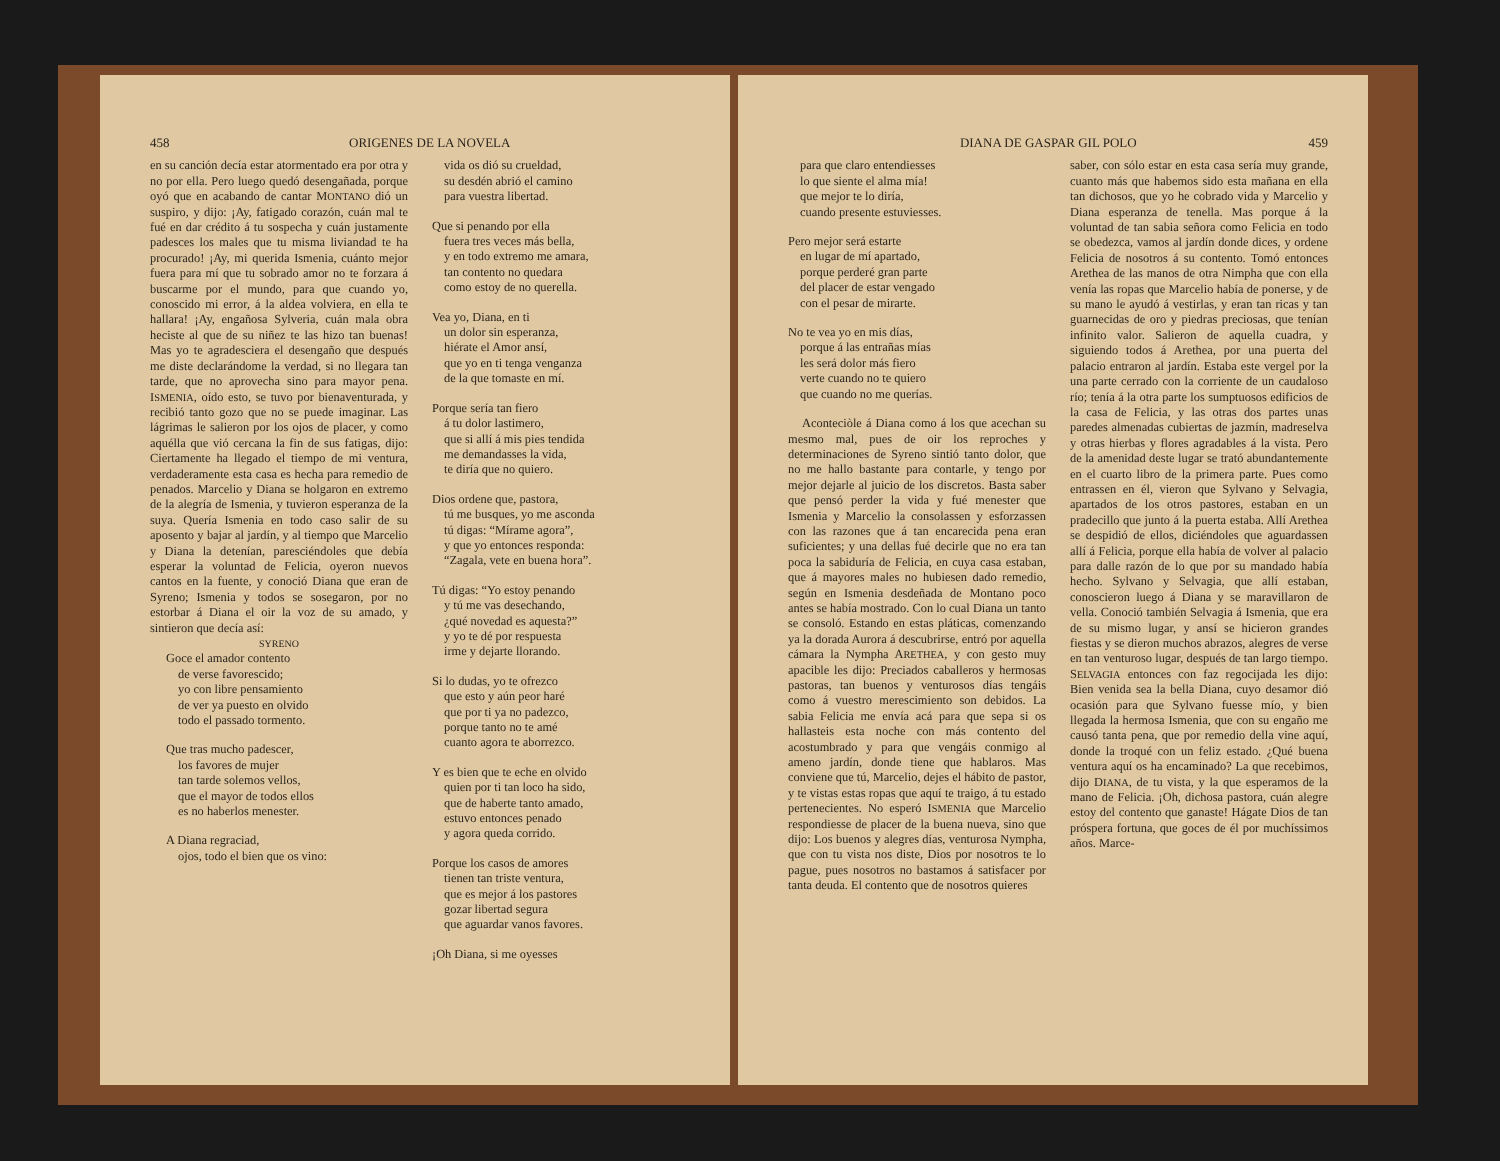458 ORIGENES DE LA NOVELA
en su canción decía estar atormentado era por otra y no por ella. Pero luego quedó desengañada, porque oyó que en acabando de cantar MONTANO dió un suspiro, y dijo: ¡Ay, fatigado corazón, cuán mal te fué en dar crédito á tu sospecha y cuán justamente padesces los males que tu misma liviandad te ha procurado! ¡Ay, mi querida Ismenia, cuánto mejor fuera para mí que tu sobrado amor no te forzara á buscarme por el mundo, para que cuando yo, conoscido mi error, á la aldea volviera, en ella te hallara! ¡Ay, engañosa Sylveria, cuán mala obra heciste al que de su niñez te las hizo tan buenas! Mas yo te agradesciera el desengaño que después me diste declarándome la verdad, si no llegara tan tarde, que no aprovecha sino para mayor pena. ISMENIA, oído esto, se tuvo por bienaventurada, y recibió tanto gozo que no se puede imaginar. Las lágrimas le salieron por los ojos de placer, y como aquélla que vió cercana la fin de sus fatigas, dijo: Ciertamente ha llegado el tiempo de mi ventura, verdaderamente esta casa es hecha para remedio de penados. Marcelio y Diana se holgaron en extremo de la alegría de Ismenia, y tuvieron esperanza de la suya. Quería Ismenia en todo caso salir de su aposento y bajar al jardín, y al tiempo que Marcelio y Diana la detenían, paresciéndoles que debía esperar la voluntad de Felicia, oyeron nuevos cantos en la fuente, y conoció Diana que eran de Syreno; Ismenia y todos se sosegaron, por no estorbar á Diana el oir la voz de su amado, y sintieron que decía así:
SYRENO
Goce el amador contento
de verse favorescido;
yo con libre pensamiento
de ver ya puesto en olvido
todo el passado tormento.
Que tras mucho padescer,
los favores de mujer
tan tarde solemos vellos,
que el mayor de todos ellos
es no haberlos menester.
A Diana regraciad,
ojos, todo el bien que os vino:
vida os dió su crueldad,
su desdén abrió el camino
para vuestra libertad.
Que si penando por ella
fuera tres veces más bella,
y en todo extremo me amara,
tan contento no quedara
como estoy de no querella.
Vea yo, Diana, en ti
un dolor sin esperanza,
hiérate el Amor ansí,
que yo en ti tenga venganza
de la que tomaste en mí.
Porque sería tan fiero
á tu dolor lastimero,
que si allí á mis pies tendida
me demandasses la vida,
te diría que no quiero.
Dios ordene que, pastora,
tú me busques, yo me asconda
tú digas: “Mírame agora”,
y que yo entonces responda:
“Zagala, vete en buena hora”.
Tú digas: “Yo estoy penando
y tú me vas desechando,
¿qué novedad es aquesta?”
y yo te dé por respuesta
irme y dejarte llorando.
Si lo dudas, yo te ofrezco
que esto y aún peor haré
que por ti ya no padezco,
porque tanto no te amé
cuanto agora te aborrezco.
Y es bien que te eche en olvido
quien por ti tan loco ha sido,
que de haberte tanto amado,
estuvo entonces penado
y agora queda corrido.
Porque los casos de amores
tienen tan triste ventura,
que es mejor á los pastores
gozar libertad segura
que aguardar vanos favores.
¡Oh Diana, si me oyesses
DIANA DE GASPAR GIL POLO 459
para que claro entendiesses
lo que siente el alma mía!
que mejor te lo diría,
cuando presente estuviesses.
Pero mejor será estarte
en lugar de mí apartado,
porque perderé gran parte
del placer de estar vengado
con el pesar de mirarte.
No te vea yo en mis días,
porque á las entrañas mías
les será dolor más fiero
verte cuando no te quiero
que cuando no me querías.
Aconteciòle á Diana como á los que acechan su mesmo mal, pues de oir los reproches y determinaciones de Syreno sintió tanto dolor, que no me hallo bastante para contarle, y tengo por mejor dejarle al juicio de los discretos. Basta saber que pensó perder la vida y fué menester que Ismenia y Marcelio la consolassen y esforzassen con las razones que á tan encarecida pena eran suficientes; y una dellas fué decirle que no era tan poca la sabiduría de Felicia, en cuya casa estaban, que á mayores males no hubiesen dado remedio, según en Ismenia desdeñada de Montano poco antes se había mostrado. Con lo cual Diana un tanto se consoló. Estando en estas pláticas, comenzando ya la dorada Aurora á descubrirse, entró por aquella cámara la Nympha ARETHEA, y con gesto muy apacible les dijo: Preciados caballeros y hermosas pastoras, tan buenos y venturosos días tengáis como á vuestro merescimiento son debidos. La sabia Felicia me envía acá para que sepa si os hallasteis esta noche con más contento del acostumbrado y para que vengáis conmigo al ameno jardín, donde tiene que hablaros. Mas conviene que tú, Marcelio, dejes el hábito de pastor, y te vistas estas ropas que aquí te traigo, á tu estado pertenecientes. No esperó ISMENIA que Marcelio respondiesse de placer de la buena nueva, sino que dijo: Los buenos y alegres días, venturosa Nympha, que con tu vista nos diste, Dios por nosotros te lo pague, pues nosotros no bastamos á satisfacer por tanta deuda. El contento que de nosotros quieres
saber, con sólo estar en esta casa sería muy grande, cuanto más que habemos sido esta mañana en ella tan dichosos, que yo he cobrado vida y Marcelio y Diana esperanza de tenella. Mas porque á la voluntad de tan sabia señora como Felicia en todo se obedezca, vamos al jardín donde dices, y ordene Felicia de nosotros á su contento. Tomó entonces Arethea de las manos de otra Nimpha que con ella venía las ropas que Marcelio había de ponerse, y de su mano le ayudó á vestirlas, y eran tan ricas y tan guarnecidas de oro y piedras preciosas, que tenían infinito valor. Salieron de aquella cuadra, y siguiendo todos á Arethea, por una puerta del palacio entraron al jardín. Estaba este vergel por la una parte cerrado con la corriente de un caudaloso río; tenía á la otra parte los sumptuosos edificios de la casa de Felicia, y las otras dos partes unas paredes almenadas cubiertas de jazmín, madreselva y otras hierbas y flores agradables á la vista. Pero de la amenidad deste lugar se trató abundantemente en el cuarto libro de la primera parte. Pues como entrassen en él, vieron que Sylvano y Selvagia, apartados de los otros pastores, estaban en un pradecillo que junto á la puerta estaba. Allí Arethea se despidió de ellos, diciéndoles que aguardassen allí á Felicia, porque ella había de volver al palacio para dalle razón de lo que por su mandado había hecho. Sylvano y Selvagia, que allí estaban, conoscieron luego á Diana y se maravillaron de vella. Conoció también Selvagia á Ismenia, que era de su mismo lugar, y ansí se hicieron grandes fiestas y se dieron muchos abrazos, alegres de verse en tan venturoso lugar, después de tan largo tiempo. SELVAGIA entonces con faz regocijada les dijo: Bien venida sea la bella Diana, cuyo desamor dió ocasión para que Sylvano fuesse mío, y bien llegada la hermosa Ismenia, que con su engaño me causó tanta pena, que por remedio della vine aquí, donde la troqué con un feliz estado. ¿Qué buena ventura aquí os ha encaminado? La que recebimos, dijo DIANA, de tu vista, y la que esperamos de la mano de Felicia. ¡Oh, dichosa pastora, cuán alegre estoy del contento que ganaste! Hágate Dios de tan próspera fortuna, que goces de él por muchíssimos años. Marce-